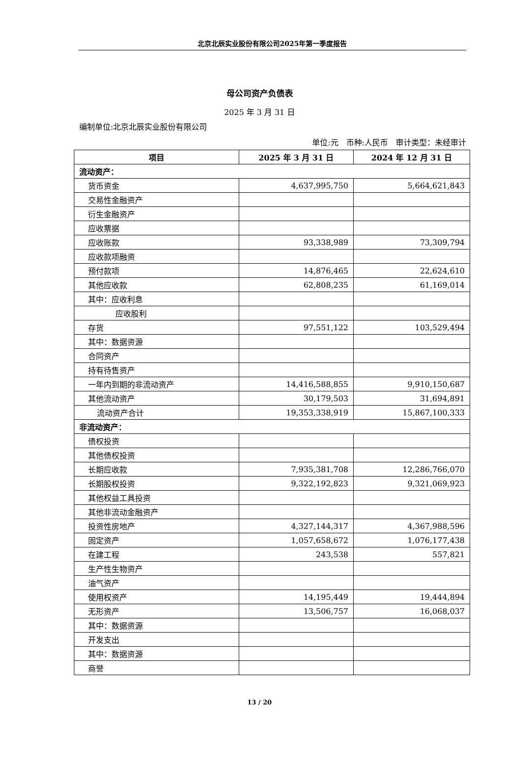北京北辰实业股份有限公司2025年第一季度报告
母公司资产负债表
2025 年 3 月 31 日
编制单位:北京北辰实业股份有限公司
单位:元　币种:人民币　审计类型：未经审计
| 项目 | 2025 年 3 月 31 日 | 2024 年 12 月 31 日 |
| --- | --- | --- |
| 流动资产： | | |
| 货币资金 | 4,637,995,750 | 5,664,621,843 |
| 交易性金融资产 | | |
| 衍生金融资产 | | |
| 应收票据 | | |
| 应收账款 | 93,338,989 | 73,309,794 |
| 应收款项融资 | | |
| 预付款项 | 14,876,465 | 22,624,610 |
| 其他应收款 | 62,808,235 | 61,169,014 |
| 其中：应收利息 | | |
| 应收股利 | | |
| 存货 | 97,551,122 | 103,529,494 |
| 其中：数据资源 | | |
| 合同资产 | | |
| 持有待售资产 | | |
| 一年内到期的非流动资产 | 14,416,588,855 | 9,910,150,687 |
| 其他流动资产 | 30,179,503 | 31,694,891 |
| 流动资产合计 | 19,353,338,919 | 15,867,100,333 |
| 非流动资产： | | |
| 债权投资 | | |
| 其他债权投资 | | |
| 长期应收款 | 7,935,381,708 | 12,286,766,070 |
| 长期股权投资 | 9,322,192,823 | 9,321,069,923 |
| 其他权益工具投资 | | |
| 其他非流动金融资产 | | |
| 投资性房地产 | 4,327,144,317 | 4,367,988,596 |
| 固定资产 | 1,057,658,672 | 1,076,177,438 |
| 在建工程 | 243,538 | 557,821 |
| 生产性生物资产 | | |
| 油气资产 | | |
| 使用权资产 | 14,195,449 | 19,444,894 |
| 无形资产 | 13,506,757 | 16,068,037 |
| 其中：数据资源 | | |
| 开发支出 | | |
| 其中：数据资源 | | |
| 商誉 | | |
13 / 20